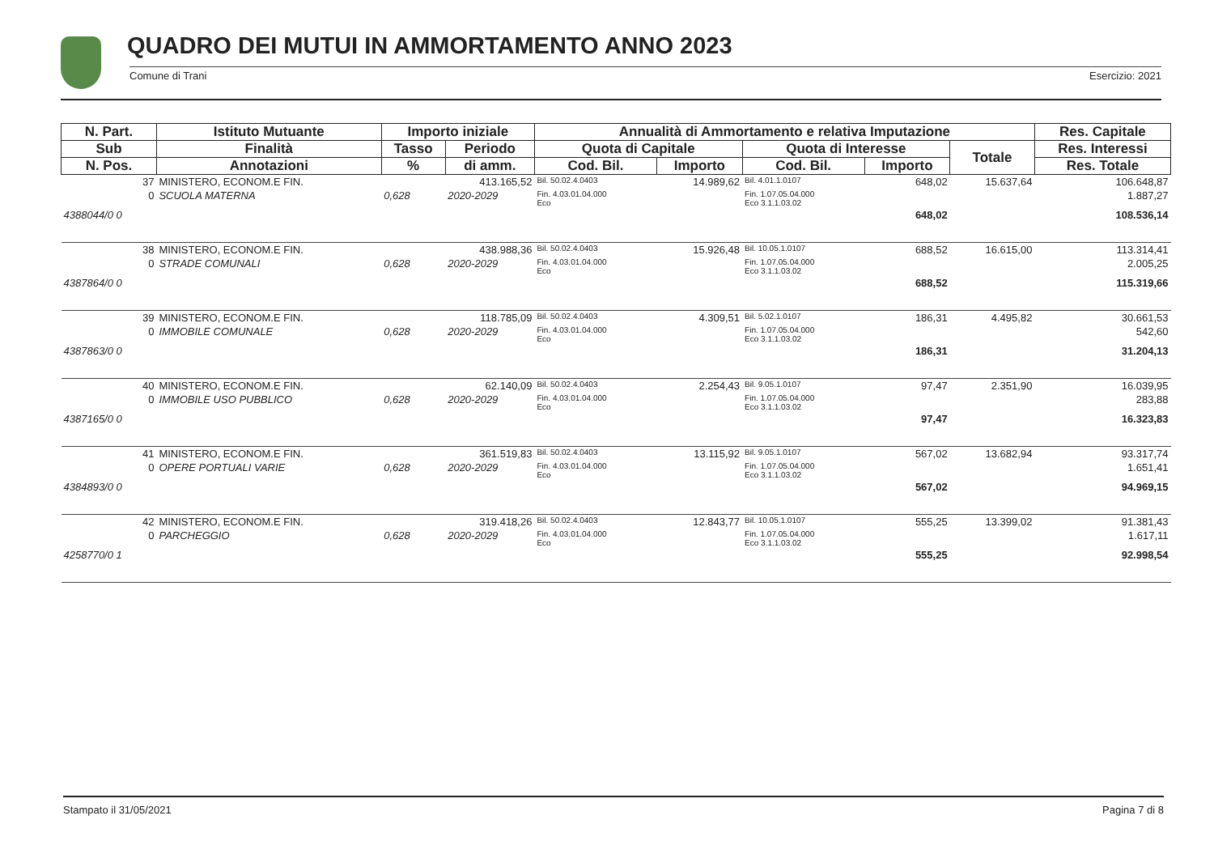QUADRO DEI MUTUI IN AMMORTAMENTO ANNO 2023
Comune di Trani Esercizio: 2021
| N. Part. | Istituto Mutuante | Importo iniziale | | Annualità di Ammortamento e relativa Imputazione | | | | | Res. Capitale |
| --- | --- | --- | --- | --- | --- | --- | --- | --- | --- |
| Sub | Finalità | Tasso | Periodo | Quota di Capitale | | Quota di Interesse | | Totale | Res. Interessi |
| N. Pos. | Annotazioni | % | di amm. | Cod. Bil. | Importo | Cod. Bil. | Importo | | Res. Totale |
| 37 | MINISTERO, ECONOM.E FIN. | 413.165,52 | | Bil. 50.02.4.0403 | 14.989,62 | Bil. 4.01.1.0107 | 648,02 | 15.637,64 | 106.648,87 |
| 0 | SCUOLA MATERNA | 0,628 | 2020-2029 | Fin. 4.03.01.04.000 Eco | | Fin. 1.07.05.04.000 Eco 3.1.1.03.02 | | | 1.887,27 |
| 4388044/0 0 | | | | | | | 648,02 | | 108.536,14 |
| 38 | MINISTERO, ECONOM.E FIN. | 438.988,36 | | Bil. 50.02.4.0403 | 15.926,48 | Bil. 10.05.1.0107 | 688,52 | 16.615,00 | 113.314,41 |
| 0 | STRADE COMUNALI | 0,628 | 2020-2029 | Fin. 4.03.01.04.000 Eco | | Fin. 1.07.05.04.000 Eco 3.1.1.03.02 | | | 2.005,25 |
| 4387864/0 0 | | | | | | | 688,52 | | 115.319,66 |
| 39 | MINISTERO, ECONOM.E FIN. | 118.785,09 | | Bil. 50.02.4.0403 | 4.309,51 | Bil. 5.02.1.0107 | 186,31 | 4.495,82 | 30.661,53 |
| 0 | IMMOBILE COMUNALE | 0,628 | 2020-2029 | Fin. 4.03.01.04.000 Eco | | Fin. 1.07.05.04.000 Eco 3.1.1.03.02 | | | 542,60 |
| 4387863/0 0 | | | | | | | 186,31 | | 31.204,13 |
| 40 | MINISTERO, ECONOM.E FIN. | 62.140,09 | | Bil. 50.02.4.0403 | 2.254,43 | Bil. 9.05.1.0107 | 97,47 | 2.351,90 | 16.039,95 |
| 0 | IMMOBILE USO PUBBLICO | 0,628 | 2020-2029 | Fin. 4.03.01.04.000 Eco | | Fin. 1.07.05.04.000 Eco 3.1.1.03.02 | | | 283,88 |
| 4387165/0 0 | | | | | | | 97,47 | | 16.323,83 |
| 41 | MINISTERO, ECONOM.E FIN. | 361.519,83 | | Bil. 50.02.4.0403 | 13.115,92 | Bil. 9.05.1.0107 | 567,02 | 13.682,94 | 93.317,74 |
| 0 | OPERE PORTUALI VARIE | 0,628 | 2020-2029 | Fin. 4.03.01.04.000 Eco | | Fin. 1.07.05.04.000 Eco 3.1.1.03.02 | | | 1.651,41 |
| 4384893/0 0 | | | | | | | 567,02 | | 94.969,15 |
| 42 | MINISTERO, ECONOM.E FIN. | 319.418,26 | | Bil. 50.02.4.0403 | 12.843,77 | Bil. 10.05.1.0107 | 555,25 | 13.399,02 | 91.381,43 |
| 0 | PARCHEGGIO | 0,628 | 2020-2029 | Fin. 4.03.01.04.000 Eco | | Fin. 1.07.05.04.000 Eco 3.1.1.03.02 | | | 1.617,11 |
| 4258770/0 1 | | | | | | | 555,25 | | 92.998,54 |
Stampato il 31/05/2021 Pagina 7 di 8